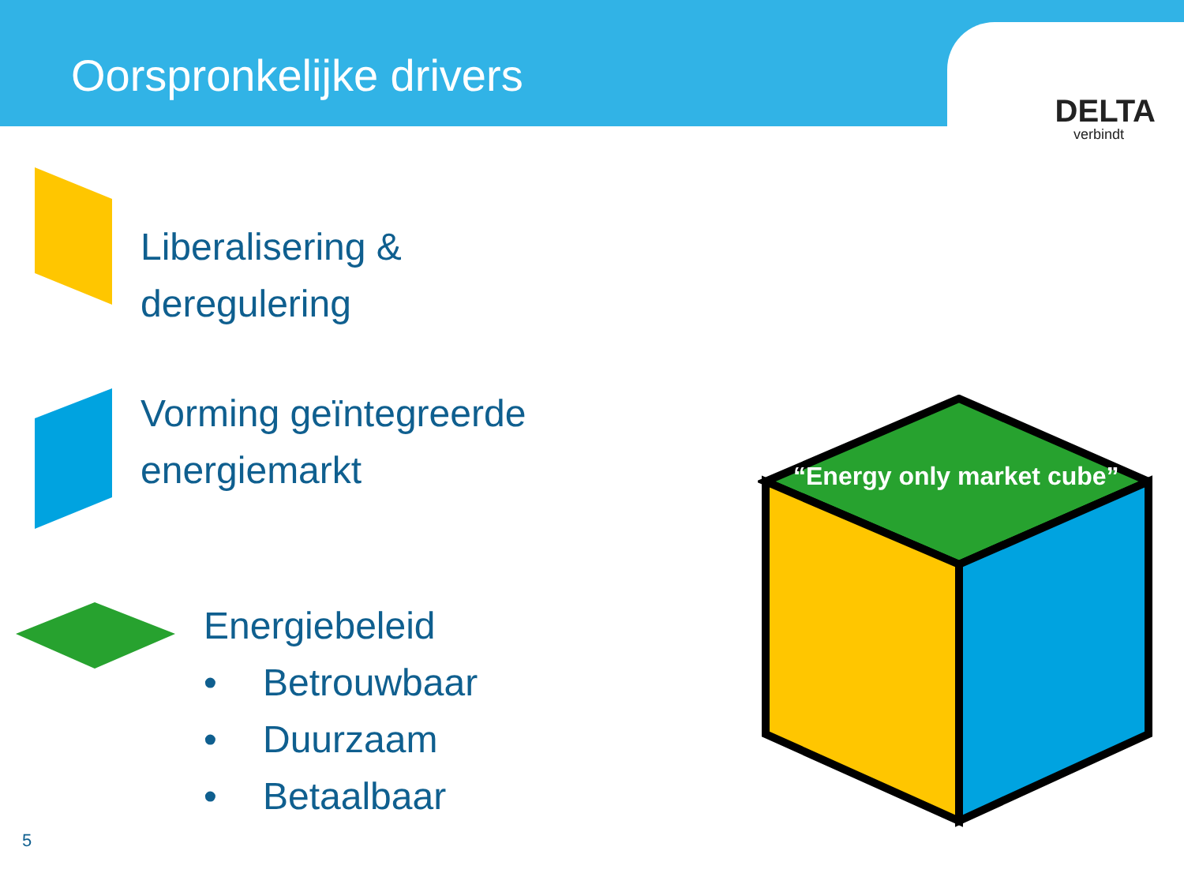Oorspronkelijke drivers
DELTA
verbindt
Liberalisering &
deregulering
Vorming geïntegreerde
energiemarkt
Energiebeleid
• Betrouwbaar
• Duurzaam
• Betaalbaar
“Energy only market cube”
5